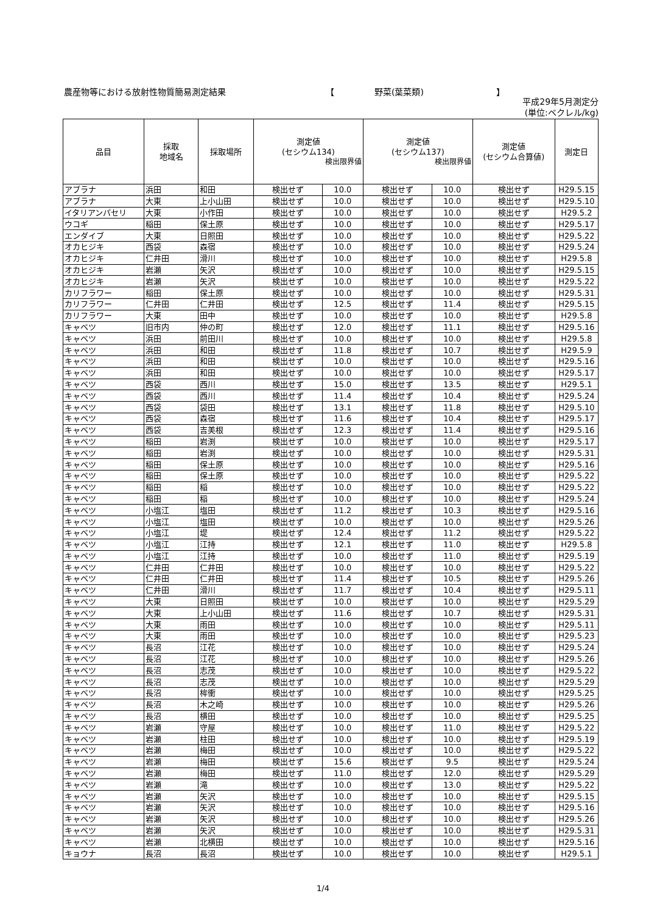農産物等における放射性物質簡易測定結果 【 野菜(葉菜類) 】
平成29年5月測定分
(単位:ベクレル/kg)
| 品目 | 採取 地域名 | 採取場所 | 測定値 (セシウム134) 検出限界値 | | 測定値 (セシウム137) 検出限界値 | | 測定値 (セシウム合算値) | 測定日 |
| --- | --- | --- | --- | --- | --- | --- | --- | --- |
| アブラナ | 浜田 | 和田 | 検出せず | 10.0 | 検出せず | 10.0 | 検出せず | H29.5.15 |
| アブラナ | 大東 | 上小山田 | 検出せず | 10.0 | 検出せず | 10.0 | 検出せず | H29.5.10 |
| イタリアンパセリ | 大東 | 小作田 | 検出せず | 10.0 | 検出せず | 10.0 | 検出せず | H29.5.2 |
| ウコギ | 稲田 | 保土原 | 検出せず | 10.0 | 検出せず | 10.0 | 検出せず | H29.5.17 |
| エンダイブ | 大東 | 日照田 | 検出せず | 10.0 | 検出せず | 10.0 | 検出せず | H29.5.22 |
| オカヒジキ | 西袋 | 森宿 | 検出せず | 10.0 | 検出せず | 10.0 | 検出せず | H29.5.24 |
| オカヒジキ | 仁井田 | 滑川 | 検出せず | 10.0 | 検出せず | 10.0 | 検出せず | H29.5.8 |
| オカヒジキ | 岩瀬 | 矢沢 | 検出せず | 10.0 | 検出せず | 10.0 | 検出せず | H29.5.15 |
| オカヒジキ | 岩瀬 | 矢沢 | 検出せず | 10.0 | 検出せず | 10.0 | 検出せず | H29.5.22 |
| カリフラワー | 稲田 | 保土原 | 検出せず | 10.0 | 検出せず | 10.0 | 検出せず | H29.5.31 |
| カリフラワー | 仁井田 | 仁井田 | 検出せず | 12.5 | 検出せず | 11.4 | 検出せず | H29.5.15 |
| カリフラワー | 大東 | 田中 | 検出せず | 10.0 | 検出せず | 10.0 | 検出せず | H29.5.8 |
| キャベツ | 旧市内 | 仲の町 | 検出せず | 12.0 | 検出せず | 11.1 | 検出せず | H29.5.16 |
| キャベツ | 浜田 | 前田川 | 検出せず | 10.0 | 検出せず | 10.0 | 検出せず | H29.5.8 |
| キャベツ | 浜田 | 和田 | 検出せず | 11.8 | 検出せず | 10.7 | 検出せず | H29.5.9 |
| キャベツ | 浜田 | 和田 | 検出せず | 10.0 | 検出せず | 10.0 | 検出せず | H29.5.16 |
| キャベツ | 浜田 | 和田 | 検出せず | 10.0 | 検出せず | 10.0 | 検出せず | H29.5.17 |
| キャベツ | 西袋 | 西川 | 検出せず | 15.0 | 検出せず | 13.5 | 検出せず | H29.5.1 |
| キャベツ | 西袋 | 西川 | 検出せず | 11.4 | 検出せず | 10.4 | 検出せず | H29.5.24 |
| キャベツ | 西袋 | 袋田 | 検出せず | 13.1 | 検出せず | 11.8 | 検出せず | H29.5.10 |
| キャベツ | 西袋 | 森宿 | 検出せず | 11.6 | 検出せず | 10.4 | 検出せず | H29.5.17 |
| キャベツ | 西袋 | 吉美根 | 検出せず | 12.3 | 検出せず | 11.4 | 検出せず | H29.5.16 |
| キャベツ | 稲田 | 岩渕 | 検出せず | 10.0 | 検出せず | 10.0 | 検出せず | H29.5.17 |
| キャベツ | 稲田 | 岩渕 | 検出せず | 10.0 | 検出せず | 10.0 | 検出せず | H29.5.31 |
| キャベツ | 稲田 | 保土原 | 検出せず | 10.0 | 検出せず | 10.0 | 検出せず | H29.5.16 |
| キャベツ | 稲田 | 保土原 | 検出せず | 10.0 | 検出せず | 10.0 | 検出せず | H29.5.22 |
| キャベツ | 稲田 | 稲 | 検出せず | 10.0 | 検出せず | 10.0 | 検出せず | H29.5.22 |
| キャベツ | 稲田 | 稲 | 検出せず | 10.0 | 検出せず | 10.0 | 検出せず | H29.5.24 |
| キャベツ | 小塩江 | 塩田 | 検出せず | 11.2 | 検出せず | 10.3 | 検出せず | H29.5.16 |
| キャベツ | 小塩江 | 塩田 | 検出せず | 10.0 | 検出せず | 10.0 | 検出せず | H29.5.26 |
| キャベツ | 小塩江 | 堤 | 検出せず | 12.4 | 検出せず | 11.2 | 検出せず | H29.5.22 |
| キャベツ | 小塩江 | 江持 | 検出せず | 12.1 | 検出せず | 11.0 | 検出せず | H29.5.8 |
| キャベツ | 小塩江 | 江持 | 検出せず | 10.0 | 検出せず | 11.0 | 検出せず | H29.5.19 |
| キャベツ | 仁井田 | 仁井田 | 検出せず | 10.0 | 検出せず | 10.0 | 検出せず | H29.5.22 |
| キャベツ | 仁井田 | 仁井田 | 検出せず | 11.4 | 検出せず | 10.5 | 検出せず | H29.5.26 |
| キャベツ | 仁井田 | 滑川 | 検出せず | 11.7 | 検出せず | 10.4 | 検出せず | H29.5.11 |
| キャベツ | 大東 | 日照田 | 検出せず | 10.0 | 検出せず | 10.0 | 検出せず | H29.5.29 |
| キャベツ | 大東 | 上小山田 | 検出せず | 11.6 | 検出せず | 10.7 | 検出せず | H29.5.31 |
| キャベツ | 大東 | 雨田 | 検出せず | 10.0 | 検出せず | 10.0 | 検出せず | H29.5.11 |
| キャベツ | 大東 | 雨田 | 検出せず | 10.0 | 検出せず | 10.0 | 検出せず | H29.5.23 |
| キャベツ | 長沼 | 江花 | 検出せず | 10.0 | 検出せず | 10.0 | 検出せず | H29.5.24 |
| キャベツ | 長沼 | 江花 | 検出せず | 10.0 | 検出せず | 10.0 | 検出せず | H29.5.26 |
| キャベツ | 長沼 | 志茂 | 検出せず | 10.0 | 検出せず | 10.0 | 検出せず | H29.5.22 |
| キャベツ | 長沼 | 志茂 | 検出せず | 10.0 | 検出せず | 10.0 | 検出せず | H29.5.29 |
| キャベツ | 長沼 | 桙衝 | 検出せず | 10.0 | 検出せず | 10.0 | 検出せず | H29.5.25 |
| キャベツ | 長沼 | 木之崎 | 検出せず | 10.0 | 検出せず | 10.0 | 検出せず | H29.5.26 |
| キャベツ | 長沼 | 横田 | 検出せず | 10.0 | 検出せず | 10.0 | 検出せず | H29.5.25 |
| キャベツ | 岩瀬 | 守屋 | 検出せず | 10.0 | 検出せず | 11.0 | 検出せず | H29.5.22 |
| キャベツ | 岩瀬 | 柱田 | 検出せず | 10.0 | 検出せず | 10.0 | 検出せず | H29.5.19 |
| キャベツ | 岩瀬 | 梅田 | 検出せず | 10.0 | 検出せず | 10.0 | 検出せず | H29.5.22 |
| キャベツ | 岩瀬 | 梅田 | 検出せず | 15.6 | 検出せず | 9.5 | 検出せず | H29.5.24 |
| キャベツ | 岩瀬 | 梅田 | 検出せず | 11.0 | 検出せず | 12.0 | 検出せず | H29.5.29 |
| キャベツ | 岩瀬 | 滝 | 検出せず | 10.0 | 検出せず | 13.0 | 検出せず | H29.5.22 |
| キャベツ | 岩瀬 | 矢沢 | 検出せず | 10.0 | 検出せず | 10.0 | 検出せず | H29.5.15 |
| キャベツ | 岩瀬 | 矢沢 | 検出せず | 10.0 | 検出せず | 10.0 | 検出せず | H29.5.16 |
| キャベツ | 岩瀬 | 矢沢 | 検出せず | 10.0 | 検出せず | 10.0 | 検出せず | H29.5.26 |
| キャベツ | 岩瀬 | 矢沢 | 検出せず | 10.0 | 検出せず | 10.0 | 検出せず | H29.5.31 |
| キャベツ | 岩瀬 | 北横田 | 検出せず | 10.0 | 検出せず | 10.0 | 検出せず | H29.5.16 |
| キョウナ | 長沼 | 長沼 | 検出せず | 10.0 | 検出せず | 10.0 | 検出せず | H29.5.1 |
1/4